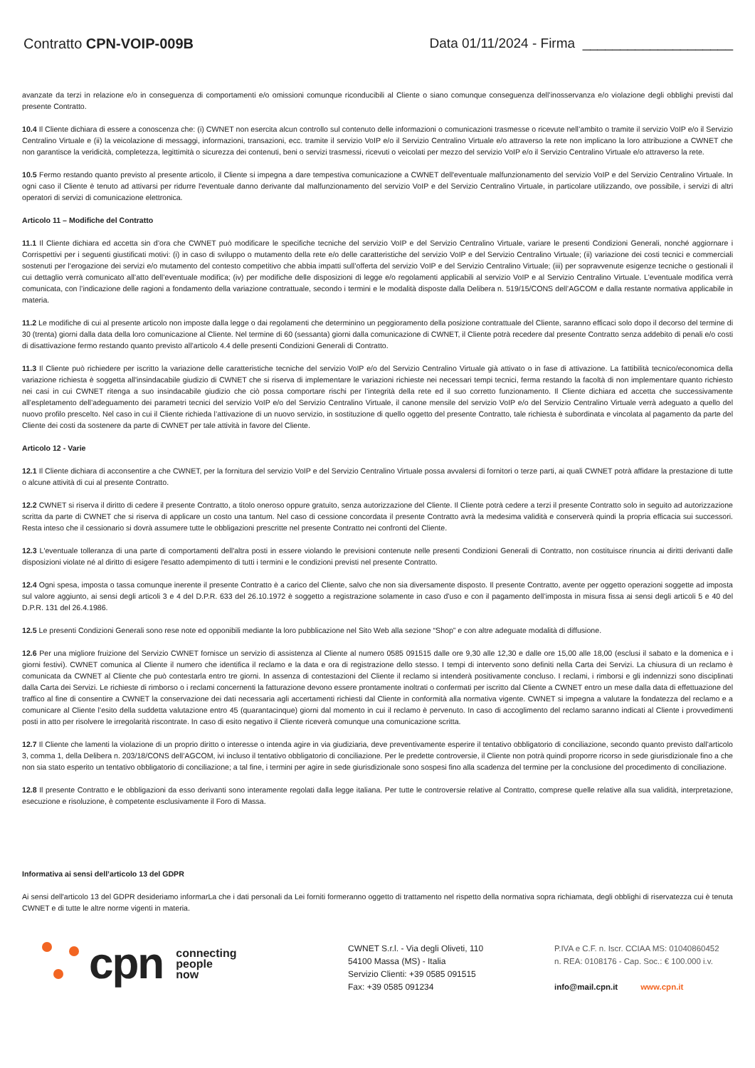Contratto CPN-VOIP-009B Data 01/11/2024 - Firma ____________________
avanzate da terzi in relazione e/o in conseguenza di comportamenti e/o omissioni comunque riconducibili al Cliente o siano comunque conseguenza dell’inosservanza e/o violazione degli obblighi previsti dal presente Contratto.
10.4 Il Cliente dichiara di essere a conoscenza che: (i) CWNET non esercita alcun controllo sul contenuto delle informazioni o comunicazioni trasmesse o ricevute nell’ambito o tramite il servizio VoIP e/o il Servizio Centralino Virtuale e (ii) la veicolazione di messaggi, informazioni, transazioni, ecc. tramite il servizio VoIP e/o il Servizio Centralino Virtuale e/o attraverso la rete non implicano la loro attribuzione a CWNET che non garantisce la veridicità, completezza, legittimità o sicurezza dei contenuti, beni o servizi trasmessi, ricevuti o veicolati per mezzo del servizio VoIP e/o il Servizio Centralino Virtuale e/o attraverso la rete.
10.5 Fermo restando quanto previsto al presente articolo, il Cliente si impegna a dare tempestiva comunicazione a CWNET dell'eventuale malfunzionamento del servizio VoIP e del Servizio Centralino Virtuale. In ogni caso il Cliente è tenuto ad attivarsi per ridurre l'eventuale danno derivante dal malfunzionamento del servizio VoIP e del Servizio Centralino Virtuale, in particolare utilizzando, ove possibile, i servizi di altri operatori di servizi di comunicazione elettronica.
Articolo 11 – Modifiche del Contratto
11.1 Il Cliente dichiara ed accetta sin d’ora che CWNET può modificare le specifiche tecniche del servizio VoIP e del Servizio Centralino Virtuale, variare le presenti Condizioni Generali, nonché aggiornare i Corrispettivi per i seguenti giustificati motivi: (i) in caso di sviluppo o mutamento della rete e/o delle caratteristiche del servizio VoIP e del Servizio Centralino Virtuale; (ii) variazione dei costi tecnici e commerciali sostenuti per l’erogazione dei servizi e/o mutamento del contesto competitivo che abbia impatti sull’offerta del servizio VoIP e del Servizio Centralino Virtuale; (iii) per sopravvenute esigenze tecniche o gestionali il cui dettaglio verrà comunicato all’atto dell’eventuale modifica; (iv) per modifiche delle disposizioni di legge e/o regolamenti applicabili al servizio VoIP e al Servizio Centralino Virtuale. L’eventuale modifica verrà comunicata, con l’indicazione delle ragioni a fondamento della variazione contrattuale, secondo i termini e le modalità disposte dalla Delibera n. 519/15/CONS dell’AGCOM e dalla restante normativa applicabile in materia.
11.2 Le modifiche di cui al presente articolo non imposte dalla legge o dai regolamenti che determinino un peggioramento della posizione contrattuale del Cliente, saranno efficaci solo dopo il decorso del termine di 30 (trenta) giorni dalla data della loro comunicazione al Cliente. Nel termine di 60 (sessanta) giorni dalla comunicazione di CWNET, il Cliente potrà recedere dal presente Contratto senza addebito di penali e/o costi di disattivazione fermo restando quanto previsto all’articolo 4.4 delle presenti Condizioni Generali di Contratto.
11.3 Il Cliente può richiedere per iscritto la variazione delle caratteristiche tecniche del servizio VoIP e/o del Servizio Centralino Virtuale già attivato o in fase di attivazione. La fattibilità tecnico/economica della variazione richiesta è soggetta all'insindacabile giudizio di CWNET che si riserva di implementare le variazioni richieste nei necessari tempi tecnici, ferma restando la facoltà di non implementare quanto richiesto nei casi in cui CWNET ritenga a suo insindacabile giudizio che ciò possa comportare rischi per l’integrità della rete ed il suo corretto funzionamento. Il Cliente dichiara ed accetta che successivamente all’espletamento dell’adeguamento dei parametri tecnici del servizio VoIP e/o del Servizio Centralino Virtuale, il canone mensile del servizio VoIP e/o del Servizio Centralino Virtuale verrà adeguato a quello del nuovo profilo prescelto. Nel caso in cui il Cliente richieda l’attivazione di un nuovo servizio, in sostituzione di quello oggetto del presente Contratto, tale richiesta è subordinata e vincolata al pagamento da parte del Cliente dei costi da sostenere da parte di CWNET per tale attività in favore del Cliente.
Articolo 12 - Varie
12.1 Il Cliente dichiara di acconsentire a che CWNET, per la fornitura del servizio VoIP e del Servizio Centralino Virtuale possa avvalersi di fornitori o terze parti, ai quali CWNET potrà affidare la prestazione di tutte o alcune attività di cui al presente Contratto.
12.2 CWNET si riserva il diritto di cedere il presente Contratto, a titolo oneroso oppure gratuito, senza autorizzazione del Cliente. Il Cliente potrà cedere a terzi il presente Contratto solo in seguito ad autorizzazione scritta da parte di CWNET che si riserva di applicare un costo una tantum. Nel caso di cessione concordata il presente Contratto avrà la medesima validità e conserverà quindi la propria efficacia sui successori. Resta inteso che il cessionario si dovrà assumere tutte le obbligazioni prescritte nel presente Contratto nei confronti del Cliente.
12.3 L'eventuale tolleranza di una parte di comportamenti dell'altra posti in essere violando le previsioni contenute nelle presenti Condizioni Generali di Contratto, non costituisce rinuncia ai diritti derivanti dalle disposizioni violate né al diritto di esigere l'esatto adempimento di tutti i termini e le condizioni previsti nel presente Contratto.
12.4 Ogni spesa, imposta o tassa comunque inerente il presente Contratto è a carico del Cliente, salvo che non sia diversamente disposto. Il presente Contratto, avente per oggetto operazioni soggette ad imposta sul valore aggiunto, ai sensi degli articoli 3 e 4 del D.P.R. 633 del 26.10.1972 è soggetto a registrazione solamente in caso d’uso e con il pagamento dell’imposta in misura fissa ai sensi degli articoli 5 e 40 del D.P.R. 131 del 26.4.1986.
12.5 Le presenti Condizioni Generali sono rese note ed opponibili mediante la loro pubblicazione nel Sito Web alla sezione “Shop” e con altre adeguate modalità di diffusione.
12.6 Per una migliore fruizione del Servizio CWNET fornisce un servizio di assistenza al Cliente al numero 0585 091515 dalle ore 9,30 alle 12,30 e dalle ore 15,00 alle 18,00 (esclusi il sabato e la domenica e i giorni festivi). CWNET comunica al Cliente il numero che identifica il reclamo e la data e ora di registrazione dello stesso. I tempi di intervento sono definiti nella Carta dei Servizi. La chiusura di un reclamo è comunicata da CWNET al Cliente che può contestarla entro tre giorni. In assenza di contestazioni del Cliente il reclamo si intenderà positivamente concluso. I reclami, i rimborsi e gli indennizzi sono disciplinati dalla Carta dei Servizi. Le richieste di rimborso o i reclami concernenti la fatturazione devono essere prontamente inoltrati o confermati per iscritto dal Cliente a CWNET entro un mese dalla data di effettuazione del traffico al fine di consentire a CWNET la conservazione dei dati necessaria agli accertamenti richiesti dal Cliente in conformità alla normativa vigente. CWNET si impegna a valutare la fondatezza del reclamo e a comunicare al Cliente l’esito della suddetta valutazione entro 45 (quarantacinque) giorni dal momento in cui il reclamo è pervenuto. In caso di accoglimento del reclamo saranno indicati al Cliente i provvedimenti posti in atto per risolvere le irregolarità riscontrate. In caso di esito negativo il Cliente riceverà comunque una comunicazione scritta.
12.7 Il Cliente che lamenti la violazione di un proprio diritto o interesse o intenda agire in via giudiziaria, deve preventivamente esperire il tentativo obbligatorio di conciliazione, secondo quanto previsto dall’articolo 3, comma 1, della Delibera n. 203/18/CONS dell’AGCOM, ivi incluso il tentativo obbligatorio di conciliazione. Per le predette controversie, il Cliente non potrà quindi proporre ricorso in sede giurisdizionale fino a che non sia stato esperito un tentativo obbligatorio di conciliazione; a tal fine, i termini per agire in sede giurisdizionale sono sospesi fino alla scadenza del termine per la conclusione del procedimento di conciliazione.
12.8 Il presente Contratto e le obbligazioni da esso derivanti sono interamente regolati dalla legge italiana. Per tutte le controversie relative al Contratto, comprese quelle relative alla sua validità, interpretazione, esecuzione e risoluzione, è competente esclusivamente il Foro di Massa.
Informativa ai sensi dell’articolo 13 del GDPR
Ai sensi dell'articolo 13 del GDPR desideriamo informarLa che i dati personali da Lei forniti formeranno oggetto di trattamento nel rispetto della normativa sopra richiamata, degli obblighi di riservatezza cui è tenuta CWNET e di tutte le altre norme vigenti in materia.
cpn
connecting
people
now
CWNET S.r.l. - Via degli Oliveti, 110
54100 Massa (MS) - Italia
Servizio Clienti: +39 0585 091515
Fax: +39 0585 091234
P.IVA e C.F. n. Iscr. CCIAA MS: 01040860452
n. REA: 0108176 - Cap. Soc.: € 100.000 i.v.
info@mail.cpn.it www.cpn.it